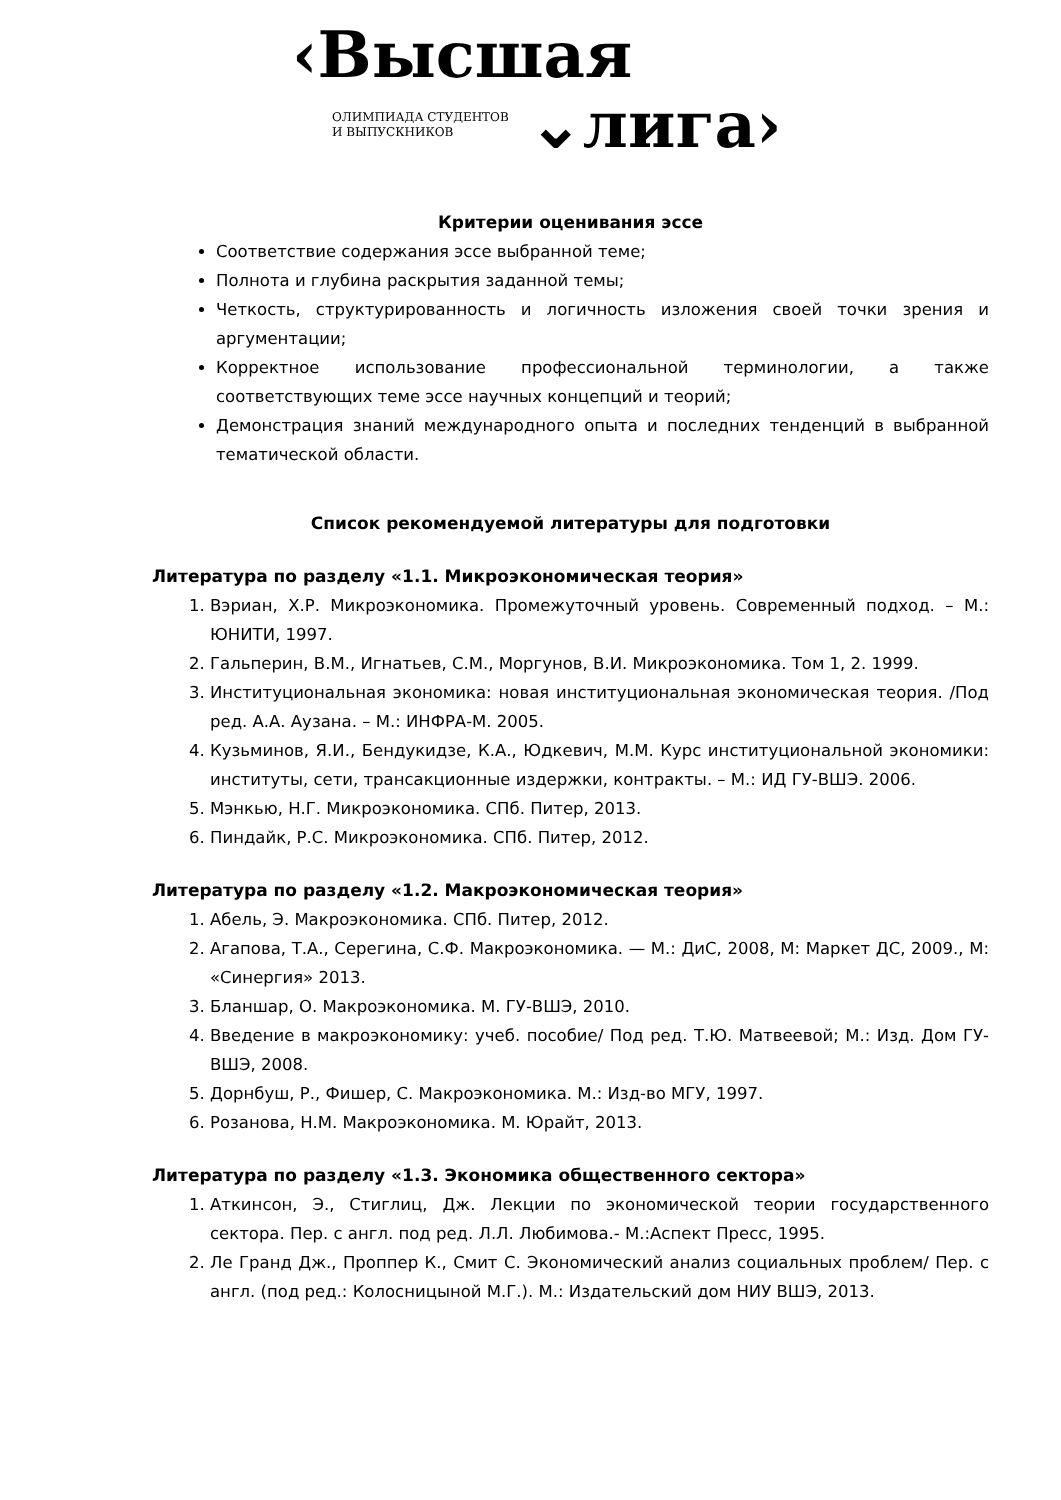‹Высшая
ОЛИМПИАДА СТУДЕНТОВ
И ВЫПУСКНИКОВ
⌄лига›
Критерии оценивания эссе
Соответствие содержания эссе выбранной теме;
Полнота и глубина раскрытия заданной темы;
Четкость, структурированность и логичность изложения своей точки зрения и аргументации;
Корректное использование профессиональной терминологии, а также соответствующих теме эссе научных концепций и теорий;
Демонстрация знаний международного опыта и последних тенденций в выбранной тематической области.
Список рекомендуемой литературы для подготовки
Литература по разделу «1.1. Микроэкономическая теория»
1. Вэриан, Х.Р. Микроэкономика. Промежуточный уровень. Современный подход. – М.: ЮНИТИ, 1997.
2. Гальперин, В.М., Игнатьев, С.М., Моргунов, В.И. Микроэкономика. Том 1, 2. 1999.
3. Институциональная экономика: новая институциональная экономическая теория. /Под ред. А.А. Аузана. – М.: ИНФРА-М. 2005.
4. Кузьминов, Я.И., Бендукидзе, К.А., Юдкевич, М.М. Курс институциональной экономики: институты, сети, трансакционные издержки, контракты. – М.: ИД ГУ-ВШЭ. 2006.
5. Мэнкью, Н.Г. Микроэкономика. СПб. Питер, 2013.
6. Пиндайк, Р.С. Микроэкономика. СПб. Питер, 2012.
Литература по разделу «1.2. Макроэкономическая теория»
1. Абель, Э. Макроэкономика. СПб. Питер, 2012.
2. Агапова, Т.А., Серегина, С.Ф. Макроэкономика. — М.: ДиС, 2008, М: Маркет ДС, 2009., М: «Синергия» 2013.
3. Бланшар, О. Макроэкономика. М. ГУ-ВШЭ, 2010.
4. Введение в макроэкономику: учеб. пособие/ Под ред. Т.Ю. Матвеевой; М.: Изд. Дом ГУ-ВШЭ, 2008.
5. Дорнбуш, Р., Фишер, С. Макроэкономика. М.: Изд-во МГУ, 1997.
6. Розанова, Н.М. Макроэкономика. М. Юрайт, 2013.
Литература по разделу «1.3. Экономика общественного сектора»
1. Аткинсон, Э., Стиглиц, Дж. Лекции по экономической теории государственного сектора. Пер. с англ. под ред. Л.Л. Любимова.- М.:Аспект Пресс, 1995.
2. Ле Гранд Дж., Проппер К., Смит С. Экономический анализ социальных проблем/ Пер. с англ. (под ред.: Колосницыной М.Г.). М.: Издательский дом НИУ ВШЭ, 2013.